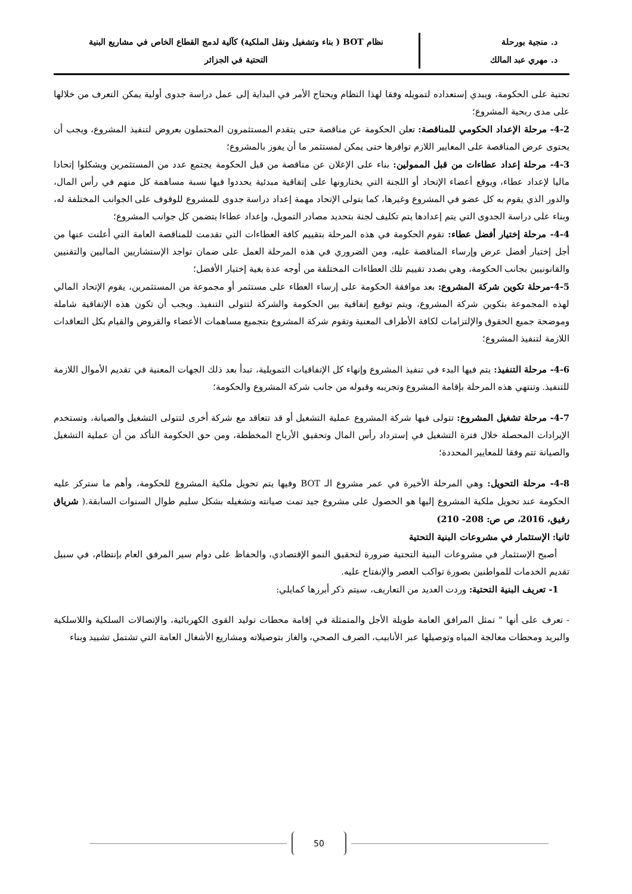د. منجية بورحلة
د. مهري عبد المالك
نظام BOT ( بناء وتشغيل ونقل الملكية) كآلية لدمج القطاع الخاص في مشاريع البنية
التحتية في الجزائر
تحتية على الحكومة، ويبدي إستعداده لتمويله وفقا لهذا النظام ويحتاج الأمر في البداية إلى عمل دراسة جدوى أولية يمكن التعرف من خلالها على مدى ربحية المشروع؛
4-2- مرحلة الإعداد الحكومي للمناقصة: تعلن الحكومة عن مناقصة حتى يتقدم المستثمرون المحتملون بعروض لتنفيذ المشروع، ويجب أن يحتوى عرض المناقصة على المعايير اللازم توافرها حتى يمكن لمستثمر ما أن يفوز بالمشروع؛
4-3- مرحلة إعداد عطاءات من قبل الممولين: بناء على الإعلان عن مناقصة من قبل الحكومة يجتمع عدد من المستثمرين ويشكلوا إتحادا ماليا لإعداد عطاء، ويوقع أعضاء الإتحاد أو اللجنة التي يختارونها على إتفاقية مبدئية يحددوا فيها نسبة مساهمة كل منهم في رأس المال، والدور الذي يقوم به كل عضو في المشروع وغيرها، كما يتولى الإتحاد مهمة إعداد دراسة جدوى للمشروع للوقوف على الجوانب المختلفة له، وبناء على دراسة الجدوى التي يتم إعدادها يتم تكليف لجنة بتحديد مصادر التمويل، وإعداد عطاءا يتضمن كل جوانب المشروع؛
4-4- مرحلة إختيار أفضل عطاء: تقوم الحكومة في هذه المرحلة بتقييم كافة العطاءات التي تقدمت للمناقصة العامة التي أعلنت عنها من أجل إختيار أفضل عرض وإرساء المناقصة عليه، ومن الضروري في هذه المرحلة العمل على ضمان تواجد الإستشاريين الماليين والتقنيين والقانونيين بجانب الحكومة، وهي بصدد تقييم تلك العطاءات المختلفة من أوجه عدة بغية إختيار الأفضل؛
4-5-مرحلة تكوين شركة المشروع: بعد موافقة الحكومة على إرساء العطاء على مستثمر أو مجموعة من المستثمرين، يقوم الإتحاد المالي لهذه المجموعة بتكوين شركة المشروع، ويتم توقيع إتفاقية بين الحكومة والشركة لتتولى التنفيذ. ويجب أن تكون هذه الإتفاقية شاملة وموضحة جميع الحقوق والإلتزامات لكافة الأطراف المعنية وتقوم شركة المشروع بتجميع مساهمات الأعضاء والقروض والقيام بكل التعاقدات اللازمة لتنفيذ المشروع؛
4-6- مرحلة التنفيذ: يتم فيها البدء في تنفيذ المشروع وإنهاء كل الإتفاقيات التمويلية، تبدأ بعد ذلك الجهات المعنية في تقديم الأموال اللازمة للتنفيذ. وتنتهي هذه المرحلة بإقامة المشروع وتجريبه وقبوله من جانب شركة المشروع والحكومة؛
4-7- مرحلة تشغيل المشروع: تتولى فيها شركة المشروع عملية التشغيل أو قد تتعاقد مع شركة أخرى لتتولى التشغيل والصيانة، وتستخدم الإيرادات المحصلة خلال فترة التشغيل في إسترداد رأس المال وتحقيق الأرباح المخططة، ومن حق الحكومة التأكد من أن عملية التشغيل والصيانة تتم وفقا للمعايير المحددة؛
4-8- مرحلة التحويل: وهي المرحلة الأخيرة في عمر مشروع الـ BOT وفيها يتم تحويل ملكية المشروع للحكومة، وأهم ما ستركز عليه الحكومة عند تحويل ملكية المشروع إليها هو الحصول على مشروع جيد تمت صيانته وتشغيله بشكل سليم طوال السنوات السابقة.( شرياق رفيق، 2016، ص ص: 208- 210)
ثانيا: الإستثمار في مشروعات البنية التحتية
أصبح الإستثمار في مشروعات البنية التحتية ضرورة لتحقيق النمو الإقتصادي، والحفاظ على دوام سير المرفق العام بإنتظام، في سبيل تقديم الخدمات للمواطنين بصورة تواكب العصر والإنفتاح عليه.
1- تعريف البنية التحتية: وردت العديد من التعاريف، سيتم ذكر أبرزها كمايلي:
- تعرف على أنها " تمثل المرافق العامة طويلة الأجل والمتمثلة في إقامة محطات توليد القوى الكهربائية، والإتصالات السلكية واللاسلكية والبريد ومحطات معالجة المياه وتوصيلها عبر الأنابيب، الصرف الصحي، والغاز بتوصيلاته ومشاريع الأشغال العامة التي تشتمل تشييد وبناء
50